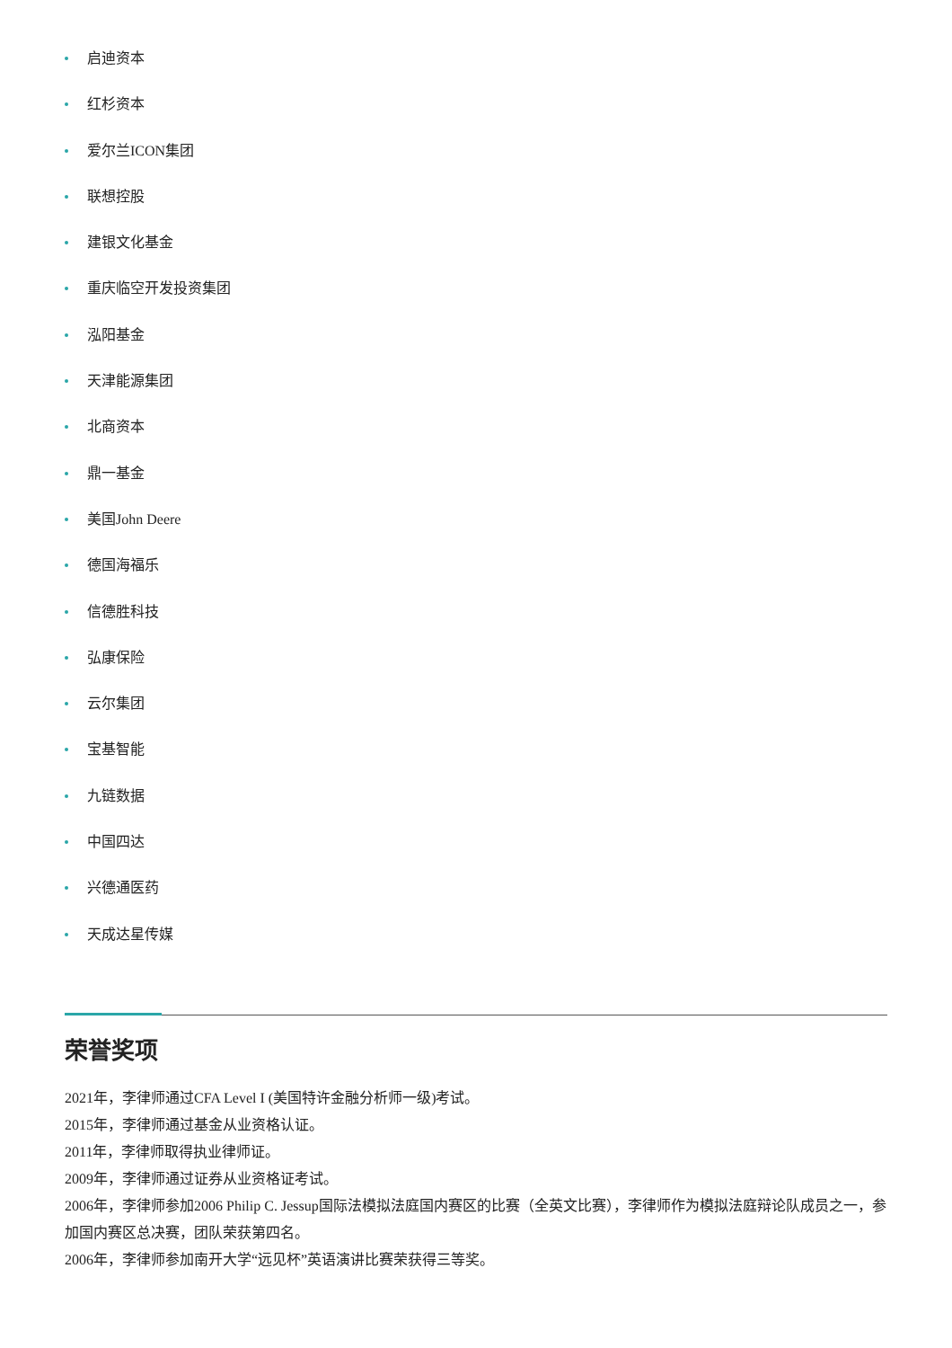启迪资本
红杉资本
爱尔兰ICON集团
联想控股
建银文化基金
重庆临空开发投资集团
泓阳基金
天津能源集团
北商资本
鼎一基金
美国John Deere
德国海福乐
信德胜科技
弘康保险
云尔集团
宝基智能
九链数据
中国四达
兴德通医药
天成达星传媒
荣誉奖项
2021年，李律师通过CFA Level I (美国特许金融分析师一级)考试。
2015年，李律师通过基金从业资格认证。
2011年，李律师取得执业律师证。
2009年，李律师通过证券从业资格证考试。
2006年，李律师参加2006 Philip C. Jessup国际法模拟法庭国内赛区的比赛（全英文比赛），李律师作为模拟法庭辩论队成员之一，参加国内赛区总决赛，团队荣获第四名。
2006年，李律师参加南开大学“远见杯”英语演讲比赛荣获得三等奖。